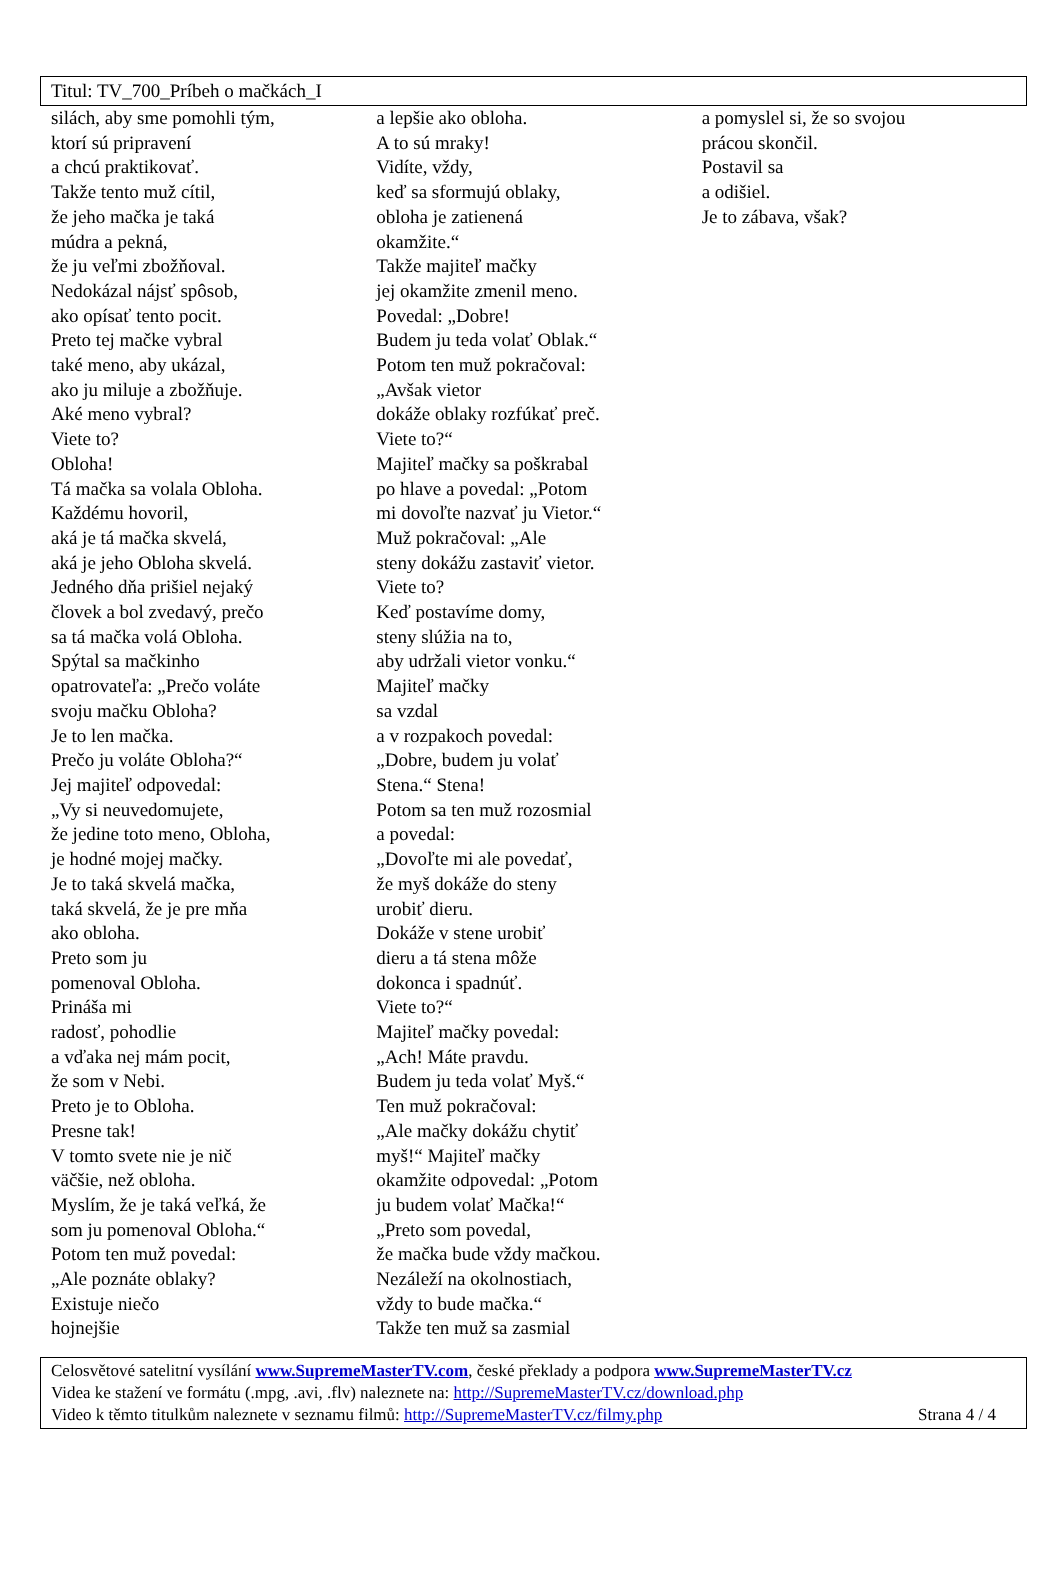Titul: TV_700_Príbeh o mačkách_I
silách, aby sme pomohli tým,
ktorí sú pripravení
a chcú praktikovať.
Takže tento muž cítil,
že jeho mačka je taká
múdra a pekná,
že ju veľmi zbožňoval.
Nedokázal nájsť spôsob,
ako opísať tento pocit.
Preto tej mačke vybral
také meno, aby ukázal,
ako ju miluje a zbožňuje.
Aké meno vybral?
Viete to?
Obloha!
Tá mačka sa volala Obloha.
Každému hovoril,
aká je tá mačka skvelá,
aká je jeho Obloha skvelá.
Jedného dňa prišiel nejaký
človek a bol zvedavý, prečo
sa tá mačka volá Obloha.
Spýtal sa mačkinho
opatrovateľa: „Prečo voláte
svoju mačku Obloha?
Je to len mačka.
Prečo ju voláte Obloha?“
Jej majiteľ odpovedal:
„Vy si neuvedomujete,
že jedine toto meno, Obloha,
je hodné mojej mačky.
Je to taká skvelá mačka,
taká skvelá, že je pre mňa
ako obloha.
Preto som ju
pomenoval Obloha.
Prináša mi
radosť, pohodlie
a vďaka nej mám pocit,
že som v Nebi.
Preto je to Obloha.
Presne tak!
V tomto svete nie je nič
väčšie, než obloha.
Myslím, že je taká veľká, že
som ju pomenoval Obloha.“
Potom ten muž povedal:
„Ale poznáte oblaky?
Existuje niečo
hojnejšie
a lepšie ako obloha.
A to sú mraky!
Vidíte, vždy,
keď sa sformujú oblaky,
obloha je zatienená
okamžite.“
Takže majiteľ mačky
jej okamžite zmenil meno.
Povedal: „Dobre!
Budem ju teda volať Oblak.“
Potom ten muž pokračoval:
„Avšak vietor
dokáže oblaky rozfúkať preč.
Viete to?“
Majiteľ mačky sa poškrabal
po hlave a povedal: „Potom
mi dovoľte nazvať ju Vietor.“
Muž pokračoval: „Ale
steny dokážu zastaviť vietor.
Viete to?
Keď postavíme domy,
steny slúžia na to,
aby udržali vietor vonku.“
Majiteľ mačky
sa vzdal
a v rozpakoch povedal:
„Dobre, budem ju volať
Stena.“ Stena!
Potom sa ten muž rozosmial
a povedal:
„Dovoľte mi ale povedať,
že myš dokáže do steny
urobiť dieru.
Dokáže v stene urobiť
dieru a tá stena môže
dokonca i spadnúť.
Viete to?“
Majiteľ mačky povedal:
„Ach! Máte pravdu.
Budem ju teda volať Myš.“
Ten muž pokračoval:
„Ale mačky dokážu chytiť
myš!“ Majiteľ mačky
okamžite odpovedal: „Potom
ju budem volať Mačka!“
„Preto som povedal,
že mačka bude vždy mačkou.
Nezáleží na okolnostiach,
vždy to bude mačka.“
Takže ten muž sa zasmial
a pomyslel si, že so svojou
prácou skončil.
Postavil sa
a odišiel.
Je to zábava, však?
Celosvětové satelitní vysílání www.SupremeMasterTV.com, české překlady a podpora www.SupremeMasterTV.cz
Videa ke stažení ve formátu (.mpg, .avi, .flv) naleznete na: http://SupremeMasterTV.cz/download.php
Video k těmto titulkům naleznete v seznamu filmů: http://SupremeMasterTV.cz/filmy.php Strana 4 / 4